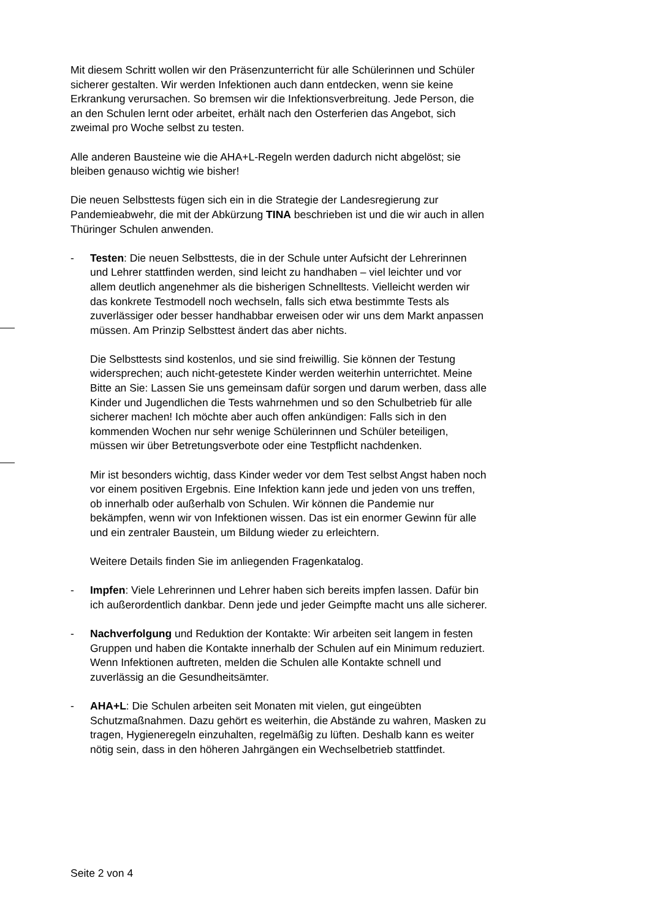Mit diesem Schritt wollen wir den Präsenzunterricht für alle Schülerinnen und Schüler sicherer gestalten. Wir werden Infektionen auch dann entdecken, wenn sie keine Erkrankung verursachen. So bremsen wir die Infektionsverbreitung. Jede Person, die an den Schulen lernt oder arbeitet, erhält nach den Osterferien das Angebot, sich zweimal pro Woche selbst zu testen.
Alle anderen Bausteine wie die AHA+L-Regeln werden dadurch nicht abgelöst; sie bleiben genauso wichtig wie bisher!
Die neuen Selbsttests fügen sich ein in die Strategie der Landesregierung zur Pandemieabwehr, die mit der Abkürzung TINA beschrieben ist und die wir auch in allen Thüringer Schulen anwenden.
- Testen: Die neuen Selbsttests, die in der Schule unter Aufsicht der Lehrerinnen und Lehrer stattfinden werden, sind leicht zu handhaben – viel leichter und vor allem deutlich angenehmer als die bisherigen Schnelltests. Vielleicht werden wir das konkrete Testmodell noch wechseln, falls sich etwa bestimmte Tests als zuverlässiger oder besser handhabbar erweisen oder wir uns dem Markt anpassen müssen. Am Prinzip Selbsttest ändert das aber nichts.
Die Selbsttests sind kostenlos, und sie sind freiwillig. Sie können der Testung widersprechen; auch nicht-getestete Kinder werden weiterhin unterrichtet. Meine Bitte an Sie: Lassen Sie uns gemeinsam dafür sorgen und darum werben, dass alle Kinder und Jugendlichen die Tests wahrnehmen und so den Schulbetrieb für alle sicherer machen! Ich möchte aber auch offen ankündigen: Falls sich in den kommenden Wochen nur sehr wenige Schülerinnen und Schüler beteiligen, müssen wir über Betretungsverbote oder eine Testpflicht nachdenken.
Mir ist besonders wichtig, dass Kinder weder vor dem Test selbst Angst haben noch vor einem positiven Ergebnis. Eine Infektion kann jede und jeden von uns treffen, ob innerhalb oder außerhalb von Schulen. Wir können die Pandemie nur bekämpfen, wenn wir von Infektionen wissen. Das ist ein enormer Gewinn für alle und ein zentraler Baustein, um Bildung wieder zu erleichtern.
Weitere Details finden Sie im anliegenden Fragenkatalog.
- Impfen: Viele Lehrerinnen und Lehrer haben sich bereits impfen lassen. Dafür bin ich außerordentlich dankbar. Denn jede und jeder Geimpfte macht uns alle sicherer.
- Nachverfolgung und Reduktion der Kontakte: Wir arbeiten seit langem in festen Gruppen und haben die Kontakte innerhalb der Schulen auf ein Minimum reduziert. Wenn Infektionen auftreten, melden die Schulen alle Kontakte schnell und zuverlässig an die Gesundheitsämter.
- AHA+L: Die Schulen arbeiten seit Monaten mit vielen, gut eingeübten Schutzmaßnahmen. Dazu gehört es weiterhin, die Abstände zu wahren, Masken zu tragen, Hygieneregeln einzuhalten, regelmäßig zu lüften. Deshalb kann es weiter nötig sein, dass in den höheren Jahrgängen ein Wechselbetrieb stattfindet.
Seite 2 von 4